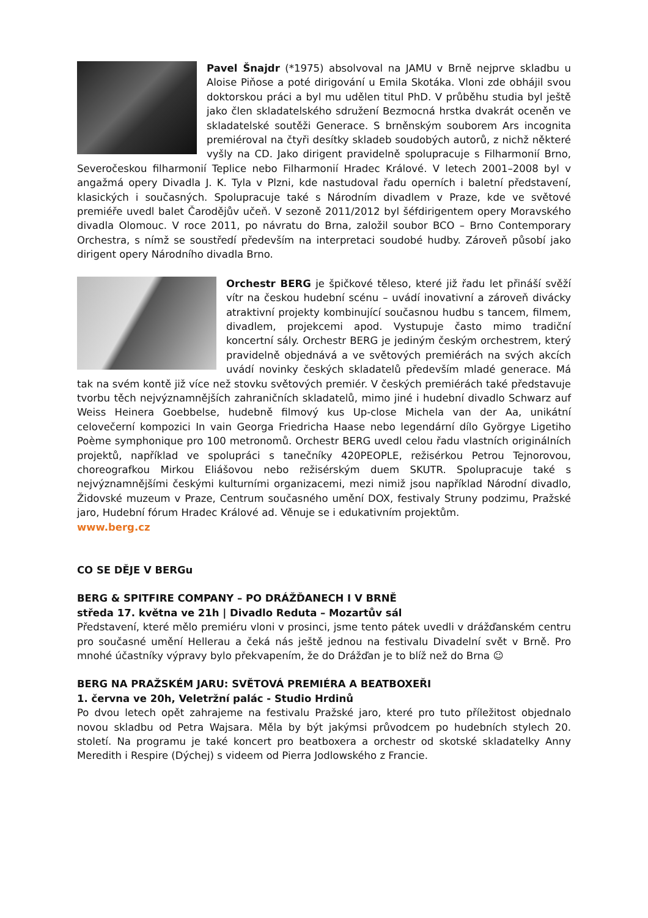Pavel Šnajdr (*1975) absolvoval na JAMU v Brně nejprve skladbu u Aloise Piňose a poté dirigování u Emila Skotáka. Vloni zde obhájil svou doktorskou práci a byl mu udělen titul PhD. V průběhu studia byl ještě jako člen skladatelského sdružení Bezmocná hrstka dvakrát oceněn ve skladatelské soutěži Generace. S brněnským souborem Ars incognita premiéroval na čtyři desítky skladeb soudobých autorů, z nichž některé vyšly na CD. Jako dirigent pravidelně spolupracuje s Filharmonií Brno, Severočeskou filharmonií Teplice nebo Filharmonií Hradec Králové. V letech 2001–2008 byl v angažmá opery Divadla J. K. Tyla v Plzni, kde nastudoval řadu operních i baletní představení, klasických i současných. Spolupracuje také s Národním divadlem v Praze, kde ve světové premiéře uvedl balet Čarodějův učeň. V sezoně 2011/2012 byl šéfdirigentem opery Moravského divadla Olomouc. V roce 2011, po návratu do Brna, založil soubor BCO – Brno Contemporary Orchestra, s nímž se soustředí především na interpretaci soudobé hudby. Zároveň působí jako dirigent opery Národního divadla Brno.
Orchestr BERG je špičkové těleso, které již řadu let přináší svěží vítr na českou hudební scénu – uvádí inovativní a zároveň divácky atraktivní projekty kombinující současnou hudbu s tancem, filmem, divadlem, projekcemi apod. Vystupuje často mimo tradiční koncertní sály. Orchestr BERG je jediným českým orchestrem, který pravidelně objednává a ve světových premiérách na svých akcích uvádí novinky českých skladatelů především mladé generace. Má tak na svém kontě již více než stovku světových premiér. V českých premiérách také představuje tvorbu těch nejvýznamnějších zahraničních skladatelů, mimo jiné i hudební divadlo Schwarz auf Weiss Heinera Goebbelse, hudebně filmový kus Up-close Michela van der Aa, unikátní celovečerní kompozici In vain Georga Friedricha Haase nebo legendární dílo Györgye Ligetiho Poème symphonique pro 100 metronomů. Orchestr BERG uvedl celou řadu vlastních originálních projektů, například ve spolupráci s tanečníky 420PEOPLE, režisérkou Petrou Tejnorovou, choreografkou Mirkou Eliášovou nebo režisérským duem SKUTR. Spolupracuje také s nejvýznamnějšími českými kulturními organizacemi, mezi nimiž jsou například Národní divadlo, Židovské muzeum v Praze, Centrum současného umění DOX, festivaly Struny podzimu, Pražské jaro, Hudební fórum Hradec Králové ad. Věnuje se i edukativním projektům.
www.berg.cz
CO SE DĚJE V BERGu
BERG & SPITFIRE COMPANY – PO DRÁŽĎANECH I V BRNĚ
středa 17. května ve 21h | Divadlo Reduta – Mozartův sál
Představení, které mělo premiéru vloni v prosinci, jsme tento pátek uvedli v drážďanském centru pro současné umění Hellerau a čeká nás ještě jednou na festivalu Divadelní svět v Brně. Pro mnohé účastníky výpravy bylo překvapením, že do Drážďan je to blíž než do Brna ☺
BERG NA PRAŽSKÉM JARU: SVĚTOVÁ PREMIÉRA A BEATBOXEŘI
1. června ve 20h, Veletržní palác - Studio Hrdinů
Po dvou letech opět zahrajeme na festivalu Pražské jaro, které pro tuto příležitost objednalo novou skladbu od Petra Wajsara. Měla by být jakýmsi průvodcem po hudebních stylech 20. století. Na programu je také koncert pro beatboxera a orchestr od skotské skladatelky Anny Meredith i Respire (Dýchej) s videem od Pierra Jodlowského z Francie.